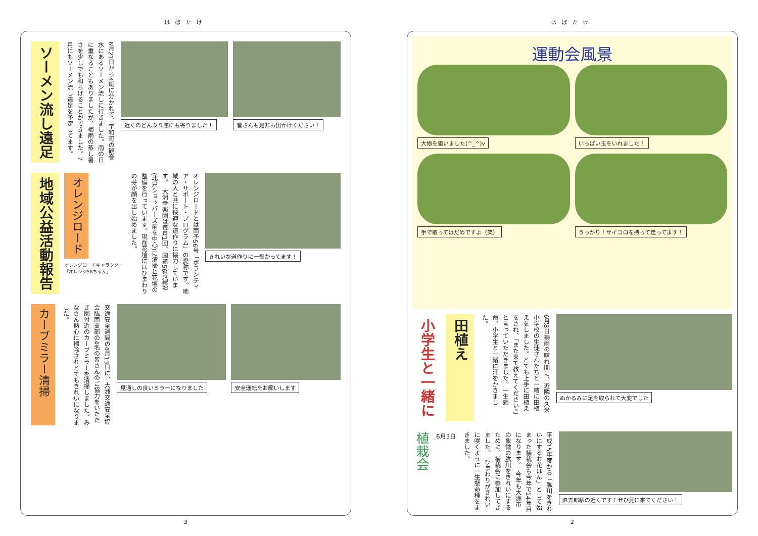はばたけ
ソーメン流し遠足
6月21日から4班に分かれて、宇和町の観音水にあるソーメン流しに行きました。雨の日に重なることもありましたが、梅雨の蒸し暑さを少しでも和らげることができました。7月にもソーメン流し遠足を予定してます。
近くのどんぶり館にも寄りました！ 皆さんも是非お出かけください！
地域公益活動報告
オレンジロード
オレンジロードキャラクター
「オレンジ56ちゃん」
オレンジロードとは南予56号「ボランティア・サポート・プログラム」の愛称です。地域の人と共に快適な道作りに協力しています。　大洲幸楽園は毎月1回、国道56号線沿(北只ショッパーズ前を中心)に清掃と花壇の整備を行っています。現在花壇にはひまわりの芽が顔を出し始めました。
きれいな道作りに一役かってます！
カーブミラー清掃
交通安全週間の4月13日に、大洲交通安全協会肱南支部の4名の皆さんのご協力をいただき園付近のカーブミラーを清掃しました。みなさん熱心に掃除されとてもきれいになりました。
見通しの良いミラーになりました 安全運転をお願いします
3
はばたけ
運動会風景
大物を狙いました(^_^)v
いっぱい玉をいれました！
手で取ってはだめですよ（笑）
うっかり！サイコロを持って走ってます！
小学生と一緒に
田植え
6月8日梅雨の晴れ間に、近隣の久米小学校の生徒さんたちと一緒に田植えをしました。とても上手に田植えをされ、「また来て教えてください。」と言っていただきました。一生懸命、小学生と一緒に汗をかきました。
ぬかるみに足を取られて大変でした
植栽会
6月3日
平成15年度から「肱川をきれいにするお花はん」として始まった植栽会も今年で14年目になります。　今年も大洲市の象徴の肱川をきれいにするために、植栽会に参加してきました。　ひまわりがきれいに咲くように一生懸命種をまきました。
JR五郎駅の近くです！ぜひ見に来てください！
2